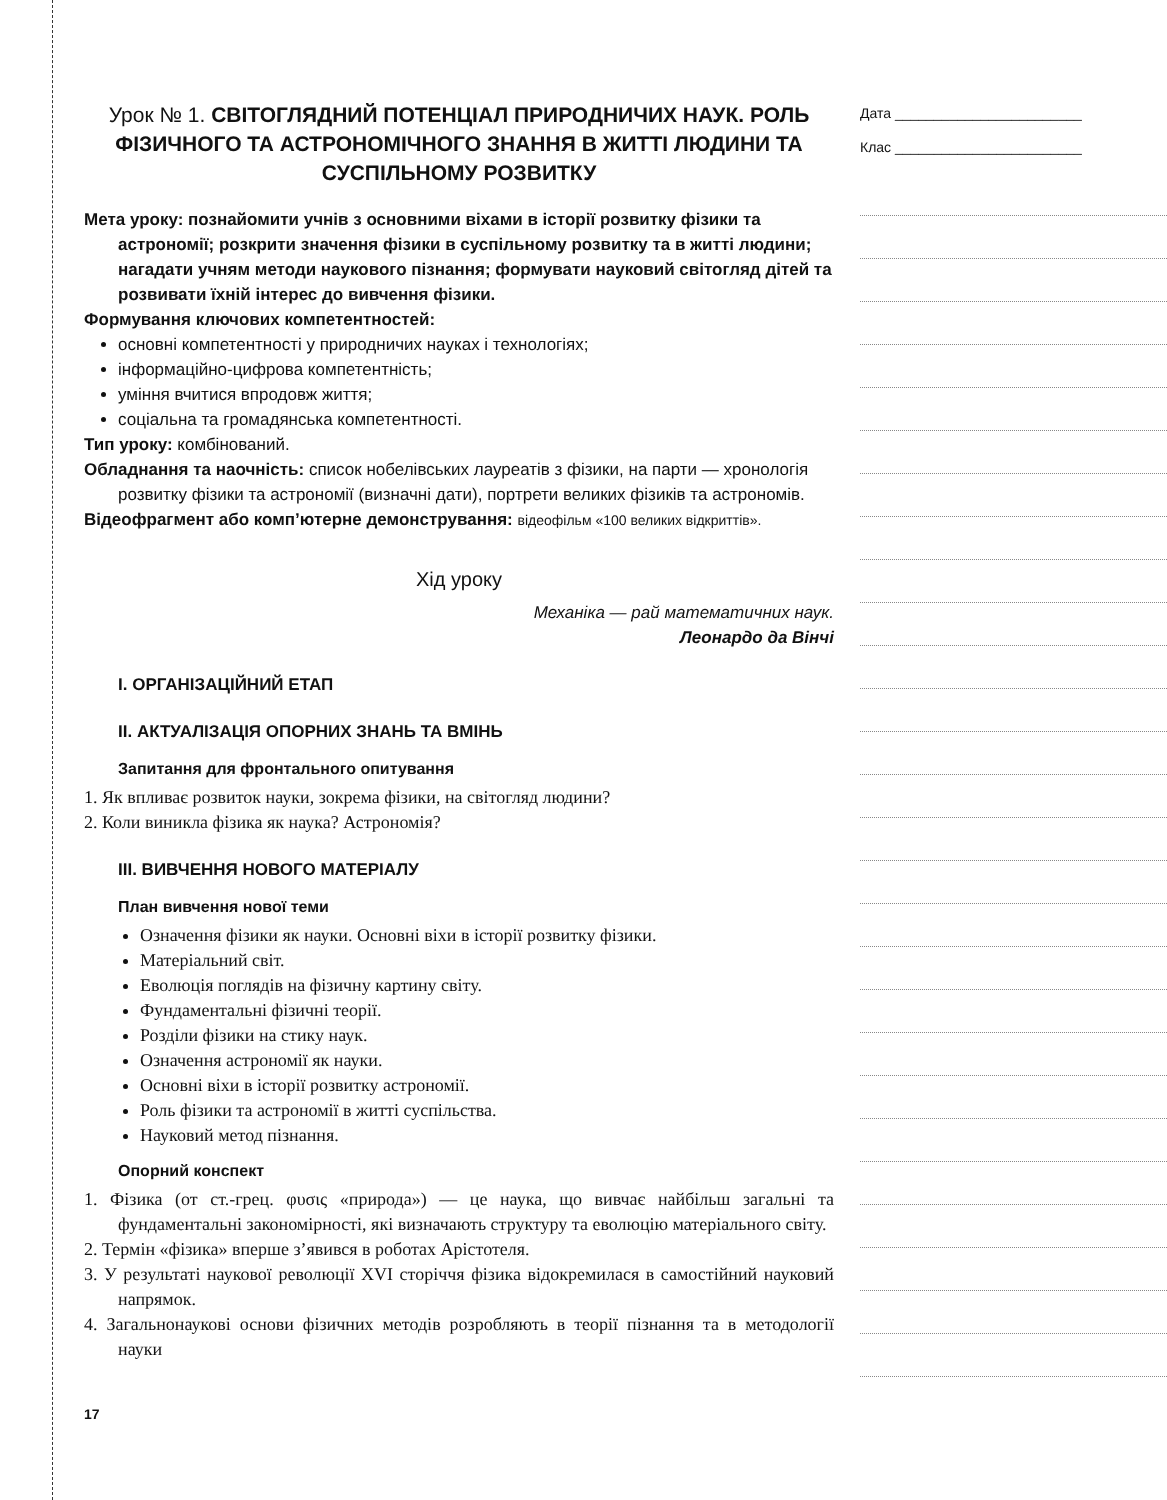Урок № 1. СВІТОГЛЯДНИЙ ПОТЕНЦІАЛ ПРИРОДНИЧИХ НАУК. РОЛЬ ФІЗИЧНОГО ТА АСТРОНОМІЧНОГО ЗНАННЯ В ЖИТТІ ЛЮДИНИ ТА СУСПІЛЬНОМУ РОЗВИТКУ
Мета уроку: познайомити учнів з основними віхами в історії розвитку фізики та астрономії; розкрити значення фізики в суспільному розвитку та в житті людини; нагадати учням методи наукового пізнання; формувати науковий світогляд дітей та розвивати їхній інтерес до вивчення фізики.
Формування ключових компетентностей:
основні компетентності у природничих науках і технологіях;
інформаційно-цифрова компетентність;
уміння вчитися впродовж життя;
соціальна та громадянська компетентності.
Тип уроку: комбінований.
Обладнання та наочність: список нобелівських лауреатів з фізики, на парти — хронологія розвитку фізики та астрономії (визначні дати), портрети великих фізиків та астрономів.
Відеофрагмент або комп’ютерне демонстрування: відеофільм «100 великих відкриттів».
Хід уроку
Механіка — рай математичних наук.
Леонардо да Вінчі
I. ОРГАНІЗАЦІЙНИЙ ЕТАП
II. АКТУАЛІЗАЦІЯ ОПОРНИХ ЗНАНЬ ТА ВМІНЬ
Запитання для фронтального опитування
1. Як впливає розвиток науки, зокрема фізики, на світогляд людини?
2. Коли виникла фізика як наука? Астрономія?
III. ВИВЧЕННЯ НОВОГО МАТЕРІАЛУ
План вивчення нової теми
Означення фізики як науки. Основні віхи в історії розвитку фізики.
Матеріальний світ.
Еволюція поглядів на фізичну картину світу.
Фундаментальні фізичні теорії.
Розділи фізики на стику наук.
Означення астрономії як науки.
Основні віхи в історії розвитку астрономії.
Роль фізики та астрономії в житті суспільства.
Науковий метод пізнання.
Опорний конспект
1. Фізика (от ст.-грец. φυσις «природа») — це наука, що вивчає найбільш загальні та фундаментальні закономірності, які визначають структуру та еволюцію матеріального світу.
2. Термін «фізика» вперше з’явився в роботах Арістотеля.
3. У результаті наукової революції XVI сторіччя фізика відокремилася в самостійний науковий напрямок.
4. Загальнонаукові основи фізичних методів розробляють в теорії пізнання та в методології науки
17
Дата ________________________
Клас ________________________